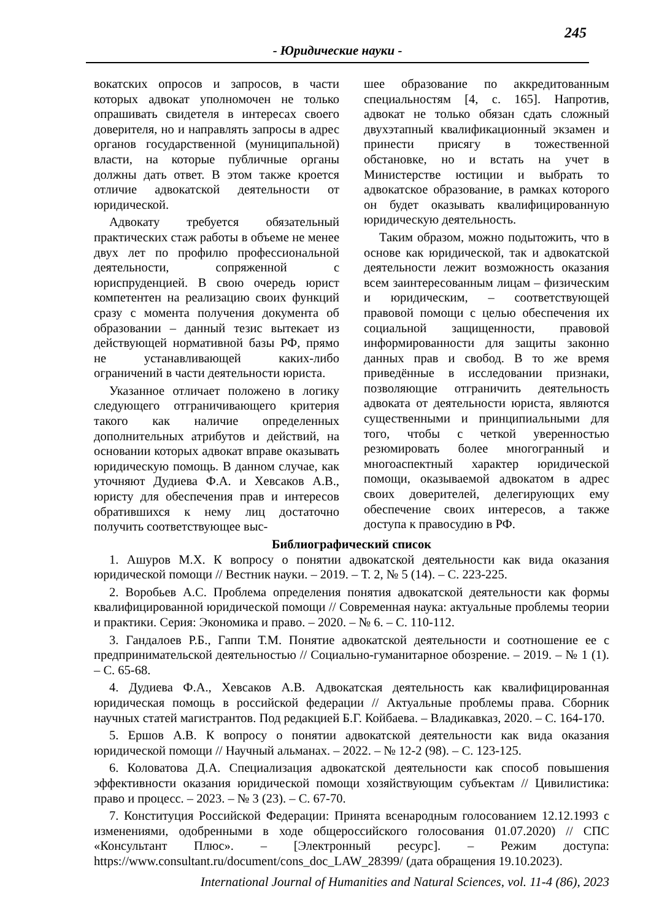245
- Юридические науки -
вокатских опросов и запросов, в части которых адвокат уполномочен не только опрашивать свидетеля в интересах своего доверителя, но и направлять запросы в адрес органов государственной (муниципальной) власти, на которые публичные органы должны дать ответ. В этом также кроется отличие адвокатской деятельности от юридической.
Адвокату требуется обязательный практических стаж работы в объеме не менее двух лет по профилю профессиональной деятельности, сопряженной с юриспруденцией. В свою очередь юрист компетентен на реализацию своих функций сразу с момента получения документа об образовании – данный тезис вытекает из действующей нормативной базы РФ, прямо не устанавливающей каких-либо ограничений в части деятельности юриста.
Указанное отличает положено в логику следующего отграничивающего критерия такого как наличие определенных дополнительных атрибутов и действий, на основании которых адвокат вправе оказывать юридическую помощь. В данном случае, как уточняют Дудиева Ф.А. и Хевсаков А.В., юристу для обеспечения прав и интересов обратившихся к нему лиц достаточно получить соответствующее выс-
шее образование по аккредитованным специальностям [4, с. 165]. Напротив, адвокат не только обязан сдать сложный двухэтапный квалификационный экзамен и принести присягу в тожественной обстановке, но и встать на учет в Министерстве юстиции и выбрать то адвокатское образование, в рамках которого он будет оказывать квалифицированную юридическую деятельность.
Таким образом, можно подытожить, что в основе как юридической, так и адвокатской деятельности лежит возможность оказания всем заинтересованным лицам – физическим и юридическим, – соответствующей правовой помощи с целью обеспечения их социальной защищенности, правовой информированности для защиты законно данных прав и свобод. В то же время приведённые в исследовании признаки, позволяющие отграничить деятельность адвоката от деятельности юриста, являются существенными и принципиальными для того, чтобы с четкой уверенностью резюмировать более многогранный и многоаспектный характер юридической помощи, оказываемой адвокатом в адрес своих доверителей, делегирующих ему обеспечение своих интересов, а также доступа к правосудию в РФ.
Библиографический список
1. Ашуров М.Х. К вопросу о понятии адвокатской деятельности как вида оказания юридической помощи // Вестник науки. – 2019. – Т. 2, № 5 (14). – С. 223-225.
2. Воробьев А.С. Проблема определения понятия адвокатской деятельности как формы квалифицированной юридической помощи // Современная наука: актуальные проблемы теории и практики. Серия: Экономика и право. – 2020. – № 6. – С. 110-112.
3. Гандалоев Р.Б., Гаппи Т.М. Понятие адвокатской деятельности и соотношение ее с предпринимательской деятельностью // Социально-гуманитарное обозрение. – 2019. – № 1 (1). – С. 65-68.
4. Дудиева Ф.А., Хевсаков А.В. Адвокатская деятельность как квалифицированная юридическая помощь в российской федерации // Актуальные проблемы права. Сборник научных статей магистрантов. Под редакцией Б.Г. Койбаева. – Владикавказ, 2020. – С. 164-170.
5. Ершов А.В. К вопросу о понятии адвокатской деятельности как вида оказания юридической помощи // Научный альманах. – 2022. – № 12-2 (98). – С. 123-125.
6. Коловатова Д.А. Специализация адвокатской деятельности как способ повышения эффективности оказания юридической помощи хозяйствующим субъектам // Цивилистика: право и процесс. – 2023. – № 3 (23). – С. 67-70.
7. Конституция Российской Федерации: Принята всенародным голосованием 12.12.1993 с изменениями, одобренными в ходе общероссийского голосования 01.07.2020) // СПС «Консультант Плюс». – [Электронный ресурс]. – Режим доступа: https://www.consultant.ru/document/cons_doc_LAW_28399/ (дата обращения 19.10.2023).
International Journal of Humanities and Natural Sciences, vol. 11-4 (86), 2023